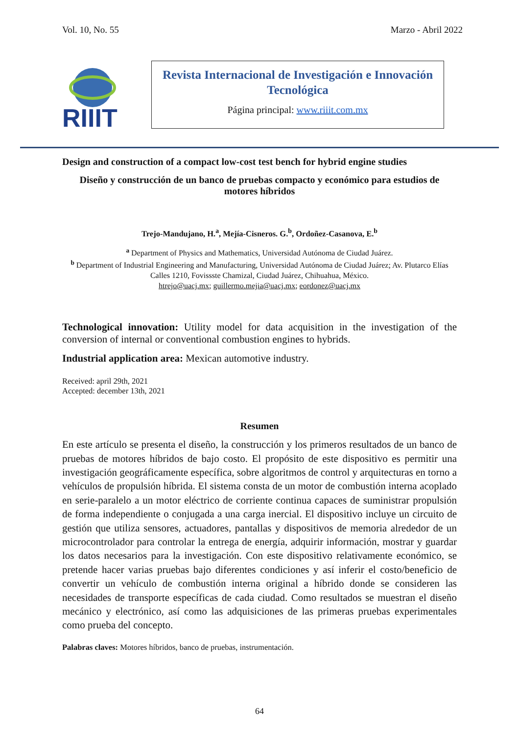Vol. 10, No. 55 Marzo - Abril 2022
RIIIT
Revista Internacional de Investigación e Innovación Tecnológica
Página principal: www.riiit.com.mx
Design and construction of a compact low-cost test bench for hybrid engine studies
Diseño y construcción de un banco de pruebas compacto y económico para estudios de motores híbridos
Trejo-Mandujano, H.<sup>a</sup>, Mejía-Cisneros. G.<sup>b</sup>, Ordoñez-Casanova, E.<sup>b</sup>
<sup>a</sup> Department of Physics and Mathematics, Universidad Autónoma de Ciudad Juárez.
<sup>b</sup> Department of Industrial Engineering and Manufacturing, Universidad Autónoma de Ciudad Juárez; Av. Plutarco Elías Calles 1210, Fovissste Chamizal, Ciudad Juárez, Chihuahua, México.
htrejo@uacj.mx; guillermo.mejia@uacj.mx; eordonez@uacj.mx
Technological innovation: Utility model for data acquisition in the investigation of the conversion of internal or conventional combustion engines to hybrids.
Industrial application area: Mexican automotive industry.
Received: april 29th, 2021
Accepted: december 13th, 2021
Resumen
En este artículo se presenta el diseño, la construcción y los primeros resultados de un banco de pruebas de motores híbridos de bajo costo. El propósito de este dispositivo es permitir una investigación geográficamente específica, sobre algoritmos de control y arquitecturas en torno a vehículos de propulsión híbrida. El sistema consta de un motor de combustión interna acoplado en serie-paralelo a un motor eléctrico de corriente continua capaces de suministrar propulsión de forma independiente o conjugada a una carga inercial. El dispositivo incluye un circuito de gestión que utiliza sensores, actuadores, pantallas y dispositivos de memoria alrededor de un microcontrolador para controlar la entrega de energía, adquirir información, mostrar y guardar los datos necesarios para la investigación. Con este dispositivo relativamente económico, se pretende hacer varias pruebas bajo diferentes condiciones y así inferir el costo/beneficio de convertir un vehículo de combustión interna original a híbrido donde se consideren las necesidades de transporte específicas de cada ciudad. Como resultados se muestran el diseño mecánico y electrónico, así como las adquisiciones de las primeras pruebas experimentales como prueba del concepto.
Palabras claves: Motores híbridos, banco de pruebas, instrumentación.
64